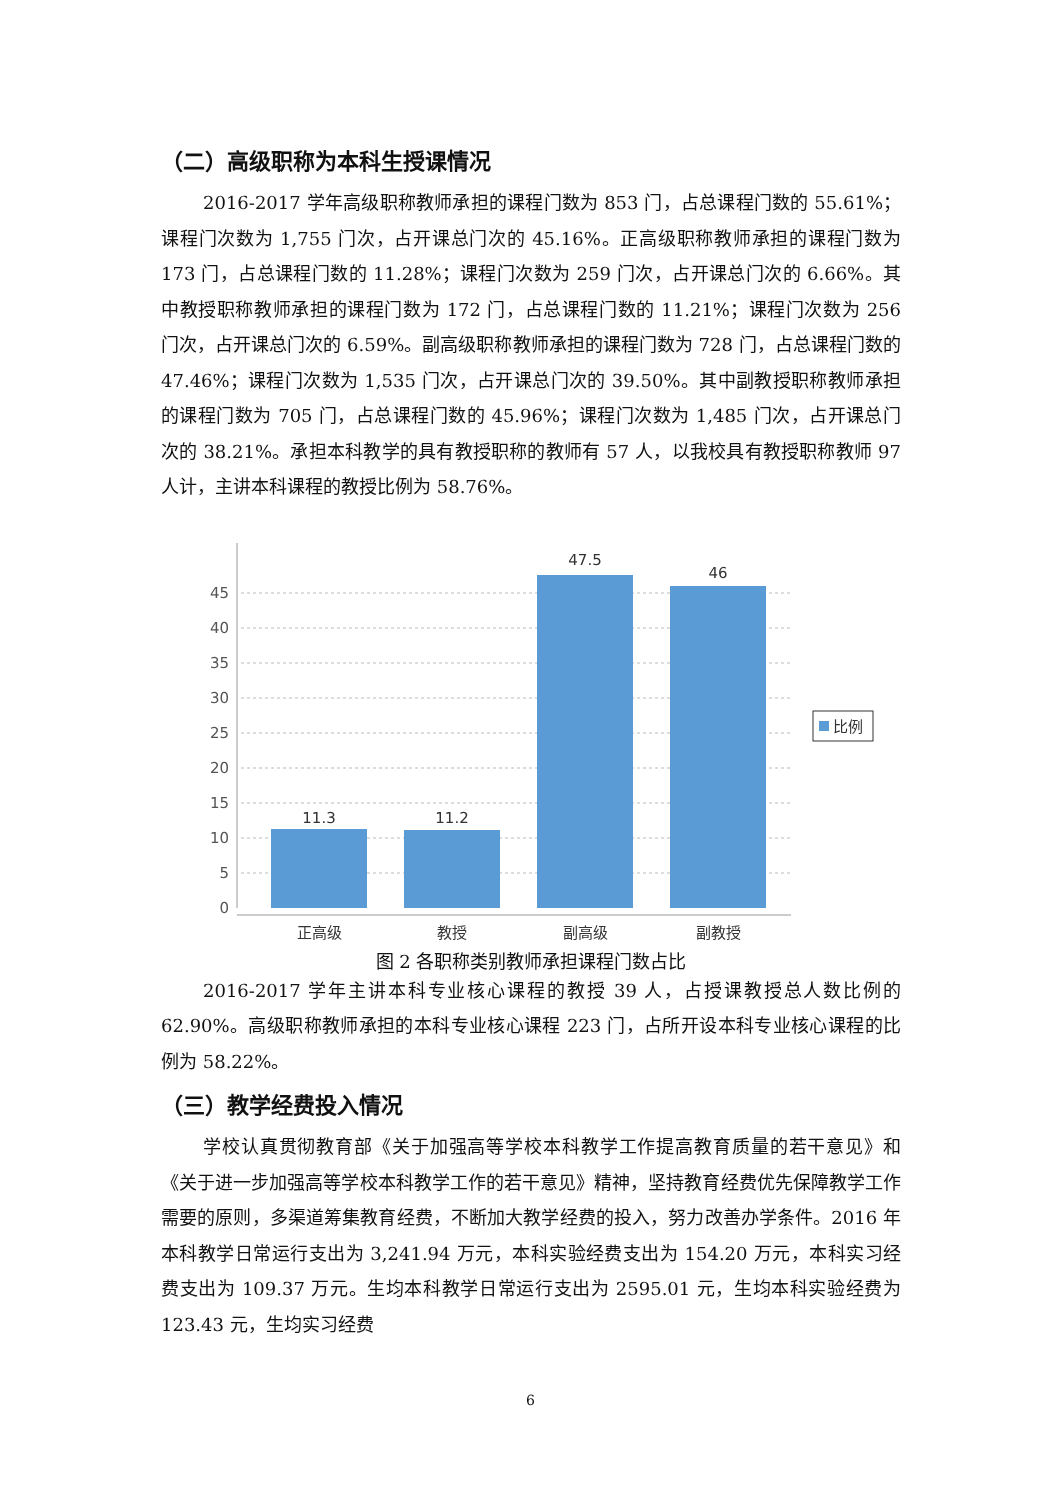（二）高级职称为本科生授课情况
2016-2017 学年高级职称教师承担的课程门数为 853 门，占总课程门数的 55.61%；课程门次数为 1,755 门次，占开课总门次的 45.16%。正高级职称教师承担的课程门数为 173 门，占总课程门数的 11.28%；课程门次数为 259 门次，占开课总门次的 6.66%。其中教授职称教师承担的课程门数为 172 门，占总课程门数的 11.21%；课程门次数为 256 门次，占开课总门次的 6.59%。副高级职称教师承担的课程门数为 728 门，占总课程门数的 47.46%；课程门次数为 1,535 门次，占开课总门次的 39.50%。其中副教授职称教师承担的课程门数为 705 门，占总课程门数的 45.96%；课程门次数为 1,485 门次，占开课总门次的 38.21%。承担本科教学的具有教授职称的教师有 57 人，以我校具有教授职称教师 97 人计，主讲本科课程的教授比例为 58.76%。
0
5
10
15
20
25
30
35
40
45
11.3
11.2
47.5
46
正高级
教授
副高级
副教授
比例
图 2 各职称类别教师承担课程门数占比
2016-2017 学年主讲本科专业核心课程的教授 39 人，占授课教授总人数比例的 62.90%。高级职称教师承担的本科专业核心课程 223 门，占所开设本科专业核心课程的比例为 58.22%。
（三）教学经费投入情况
学校认真贯彻教育部《关于加强高等学校本科教学工作提高教育质量的若干意见》和《关于进一步加强高等学校本科教学工作的若干意见》精神，坚持教育经费优先保障教学工作需要的原则，多渠道筹集教育经费，不断加大教学经费的投入，努力改善办学条件。2016 年本科教学日常运行支出为 3,241.94 万元，本科实验经费支出为 154.20 万元，本科实习经费支出为 109.37 万元。生均本科教学日常运行支出为 2595.01 元，生均本科实验经费为 123.43 元，生均实习经费
6